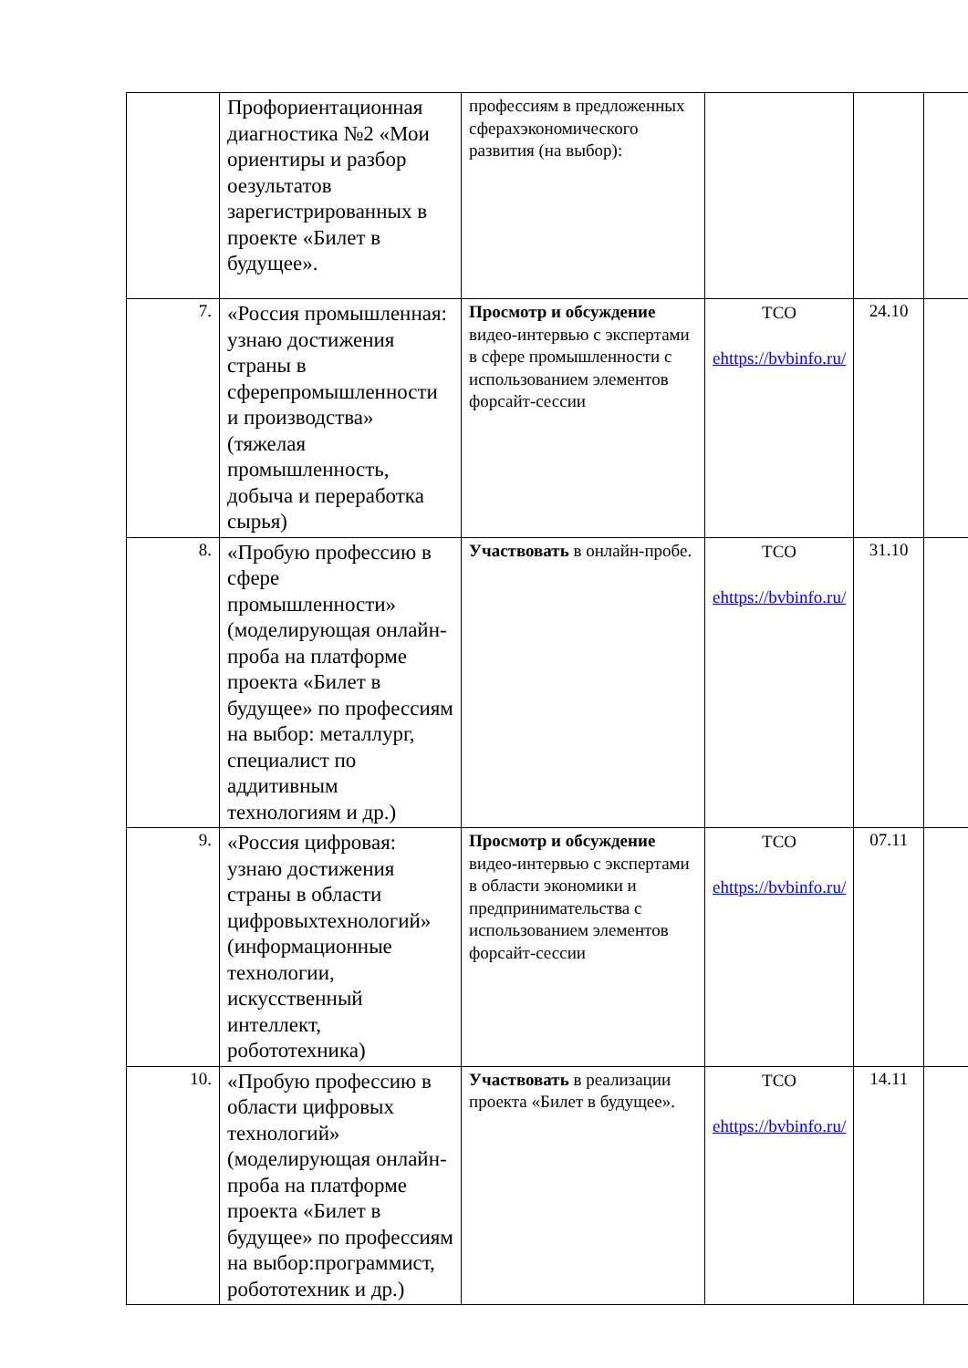| | Профориентационная диагностика №2 «Мои ориентиры и разбор оезультатов зарегистрированных в проекте «Билет в будущее». | профессиям в предложенных сферахэкономического развития (на выбор): | | | |
| 7. | «Россия промышленная: узнаю достижения страны в сферепромышленности и производства» (тяжелая промышленность, добыча и переработка сырья) | Просмотр и обсуждение видео-интервью с экспертами в сфере промышленности с использованием элементов форсайт-сессии | ТСО ehttps://bvbinfo.ru/ | 24.10 | |
| 8. | «Пробую профессию в сфере промышленности» (моделирующая онлайн-проба на платформе проекта «Билет в будущее» по профессиям на выбор: металлург, специалист по аддитивным технологиям и др.) | Участвовать в онлайн-пробе. | ТСО ehttps://bvbinfo.ru/ | 31.10 | |
| 9. | «Россия цифровая: узнаю достижения страны в области цифровыхтехнологий» (информационные технологии, искусственный интеллект, робототехника) | Просмотр и обсуждение видео-интервью с экспертами в области экономики и предпринимательства с использованием элементов форсайт-сессии | ТСО ehttps://bvbinfo.ru/ | 07.11 | |
| 10. | «Пробую профессию в области цифровых технологий» (моделирующая онлайн-проба на платформе проекта «Билет в будущее» по профессиям на выбор:программист, робототехник и др.) | Участвовать в реализации проекта «Билет в будущее». | ТСО ehttps://bvbinfo.ru/ | 14.11 | |